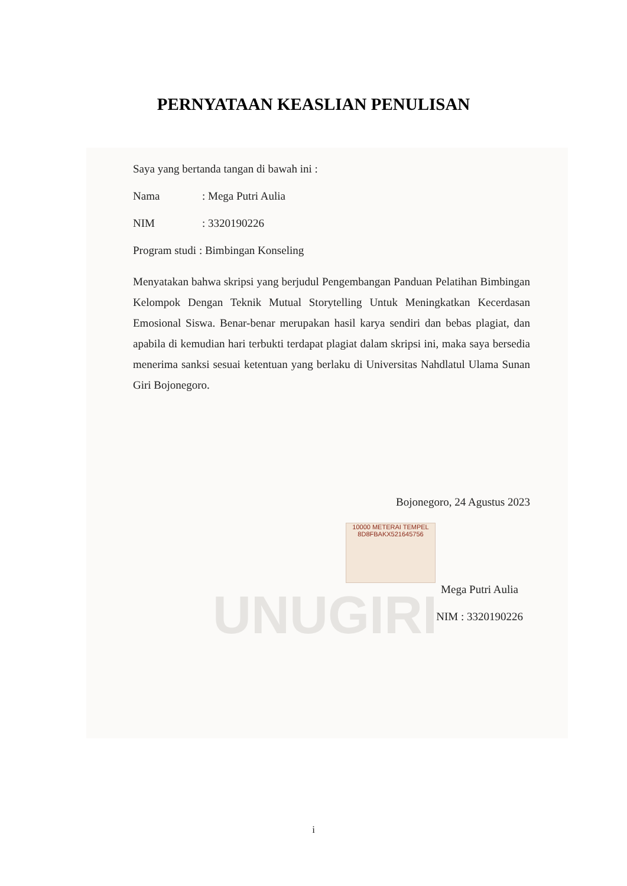PERNYATAAN KEASLIAN PENULISAN
UNUGIRI
Saya yang bertanda tangan di bawah ini :
Nama: Mega Putri Aulia
NIM: 3320190226
Program studi : Bimbingan Konseling
Menyatakan bahwa skripsi yang berjudul Pengembangan Panduan Pelatihan Bimbingan Kelompok Dengan Teknik Mutual Storytelling Untuk Meningkatkan Kecerdasan Emosional Siswa. Benar-benar merupakan hasil karya sendiri dan bebas plagiat, dan apabila di kemudian hari terbukti terdapat plagiat dalam skripsi ini, maka saya bersedia menerima sanksi sesuai ketentuan yang berlaku di Universitas Nahdlatul Ulama Sunan Giri Bojonegoro.
Bojonegoro, 24 Agustus 2023
10000 METERAI TEMPEL
8D8FBAKX521645756
Mega Putri Aulia
NIM : 3320190226
i